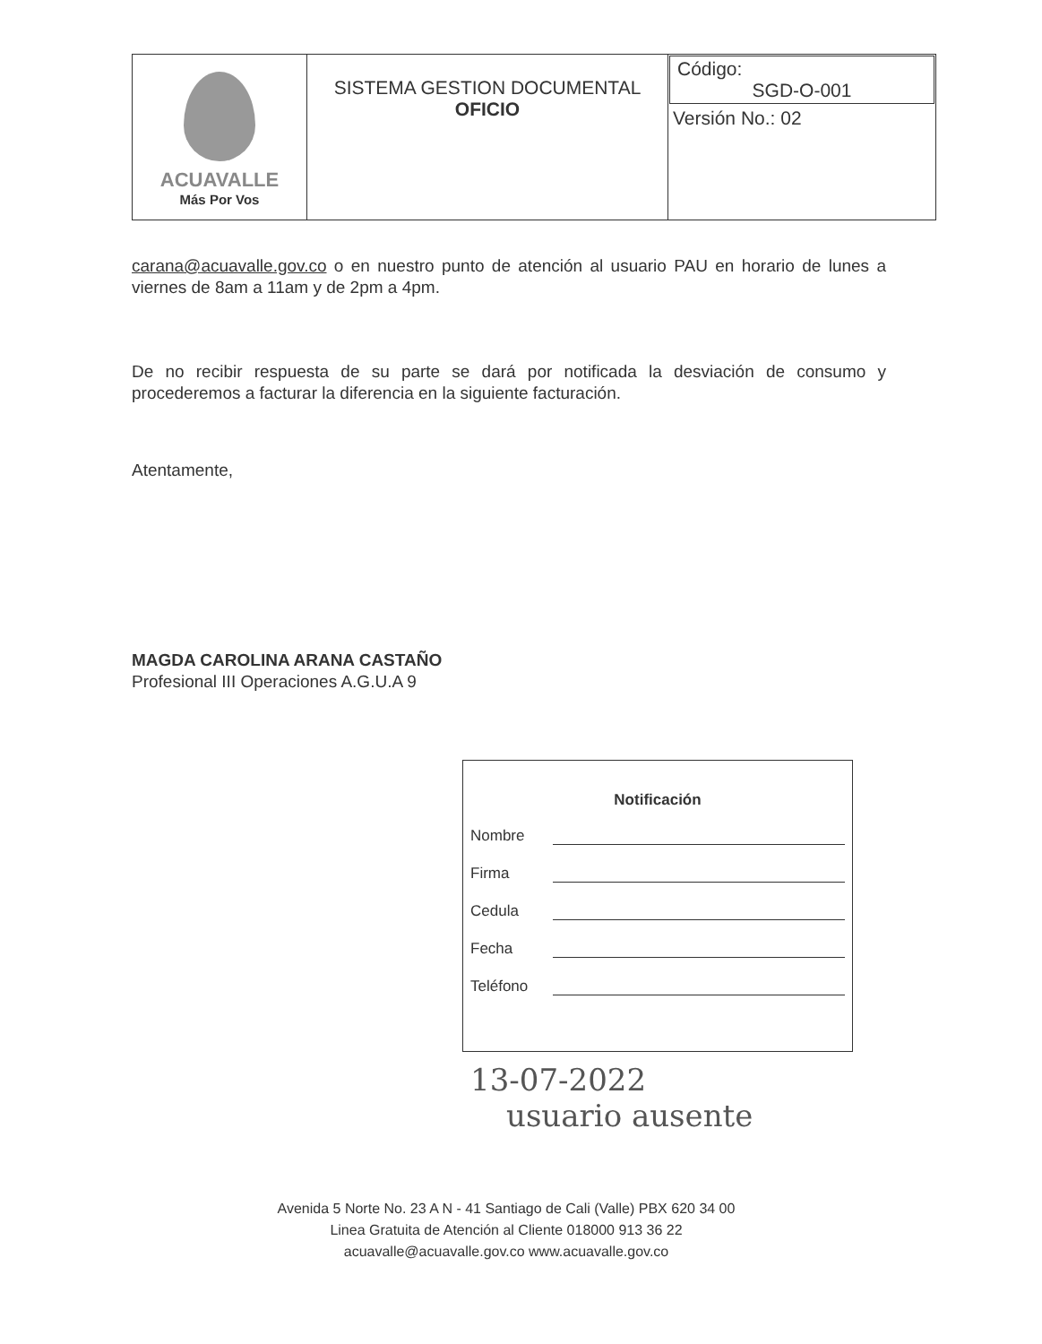| ACUAVALLE Más Por Vos | SISTEMA GESTION DOCUMENTAL OFICIO | Código: SGD-O-001 Versión No.: 02 |
carana@acuavalle.gov.co o en nuestro punto de atención al usuario PAU en horario de lunes a viernes de 8am a 11am y de 2pm a 4pm.
De no recibir respuesta de su parte se dará por notificada la desviación de consumo y procederemos a facturar la diferencia en la siguiente facturación.
Atentamente,
MAGDA CAROLINA ARANA CASTAÑO
Profesional III Operaciones A.G.U.A 9
Notificación
Nombre
Firma
Cedula
Fecha
Teléfono
13-07-2022
usuario ausente
Avenida 5 Norte No. 23 A N - 41 Santiago de Cali (Valle) PBX 620 34 00
Linea Gratuita de Atención al Cliente 018000 913 36 22
acuavalle@acuavalle.gov.co www.acuavalle.gov.co